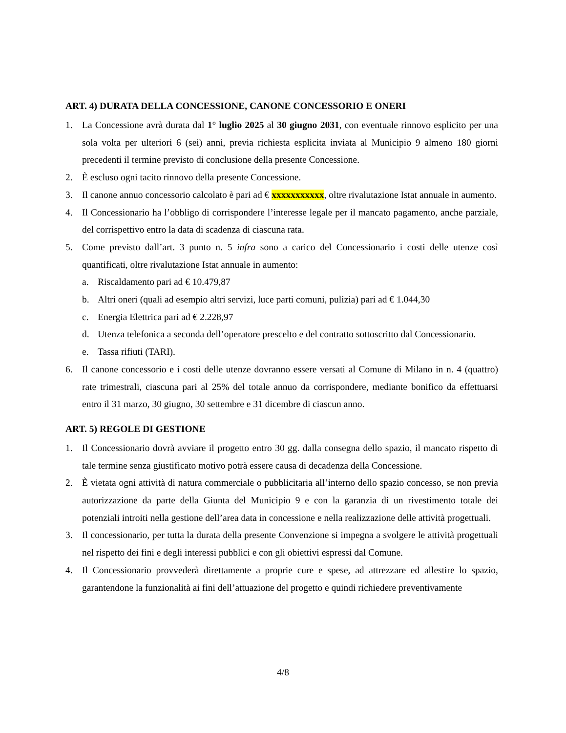ART. 4) DURATA DELLA CONCESSIONE, CANONE CONCESSORIO E ONERI
1. La Concessione avrà durata dal 1° luglio 2025 al 30 giugno 2031, con eventuale rinnovo esplicito per una sola volta per ulteriori 6 (sei) anni, previa richiesta esplicita inviata al Municipio 9 almeno 180 giorni precedenti il termine previsto di conclusione della presente Concessione.
2. È escluso ogni tacito rinnovo della presente Concessione.
3. Il canone annuo concessorio calcolato è pari ad € xxxxxxxxxxx, oltre rivalutazione Istat annuale in aumento.
4. Il Concessionario ha l’obbligo di corrispondere l’interesse legale per il mancato pagamento, anche parziale, del corrispettivo entro la data di scadenza di ciascuna rata.
5. Come previsto dall’art. 3 punto n. 5 infra sono a carico del Concessionario i costi delle utenze così quantificati, oltre rivalutazione Istat annuale in aumento:
a. Riscaldamento pari ad € 10.479,87
b. Altri oneri (quali ad esempio altri servizi, luce parti comuni, pulizia) pari ad € 1.044,30
c. Energia Elettrica pari ad € 2.228,97
d. Utenza telefonica a seconda dell’operatore prescelto e del contratto sottoscritto dal Concessionario.
e. Tassa rifiuti (TARI).
6. Il canone concessorio e i costi delle utenze dovranno essere versati al Comune di Milano in n. 4 (quattro) rate trimestrali, ciascuna pari al 25% del totale annuo da corrispondere, mediante bonifico da effettuarsi entro il 31 marzo, 30 giugno, 30 settembre e 31 dicembre di ciascun anno.
ART. 5) REGOLE DI GESTIONE
1. Il Concessionario dovrà avviare il progetto entro 30 gg. dalla consegna dello spazio, il mancato rispetto di tale termine senza giustificato motivo potrà essere causa di decadenza della Concessione.
2. È vietata ogni attività di natura commerciale o pubblicitaria all’interno dello spazio concesso, se non previa autorizzazione da parte della Giunta del Municipio 9 e con la garanzia di un rivestimento totale dei potenziali introiti nella gestione dell’area data in concessione e nella realizzazione delle attività progettuali.
3. Il concessionario, per tutta la durata della presente Convenzione si impegna a svolgere le attività progettuali nel rispetto dei fini e degli interessi pubblici e con gli obiettivi espressi dal Comune.
4. Il Concessionario provvederà direttamente a proprie cure e spese, ad attrezzare ed allestire lo spazio, garantendone la funzionalità ai fini dell’attuazione del progetto e quindi richiedere preventivamente
4/8